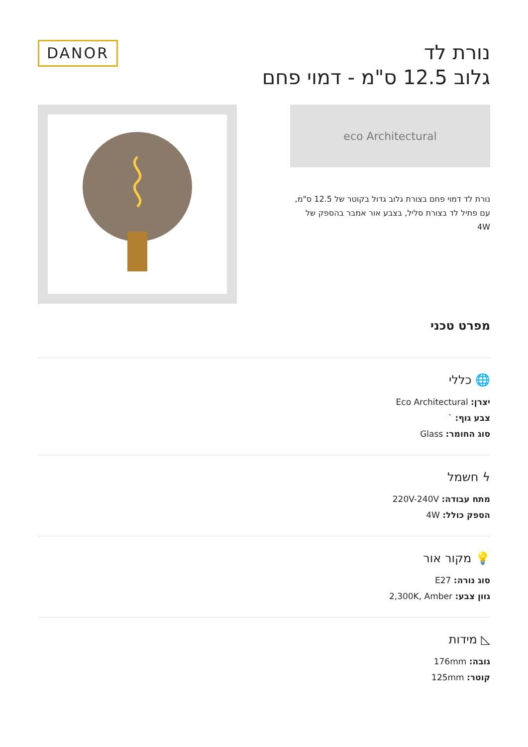DANOR
נורת לד
גלוב 12.5 ס"מ - דמוי פחם
eco Architectural
נורת לד דמוי פחם בצורת גלוב גדול בקוטר של 12.5 ס"מ, עם פתיל לד בצורת סליל, בצבע אור אמבר בהספק של 4W
מפרט טכני
🌐 כללי
יצרן: Eco Architectural
צבע גוף: `
סוג החומר: Glass
ϟ חשמל
מתח עבודה: 220V-240V
הספק כולל: 4W
💡 מקור אור
סוג נורה: E27
גוון צבע: 2,300K, Amber
◺ מידות
גובה: 176mm
קוטר: 125mm